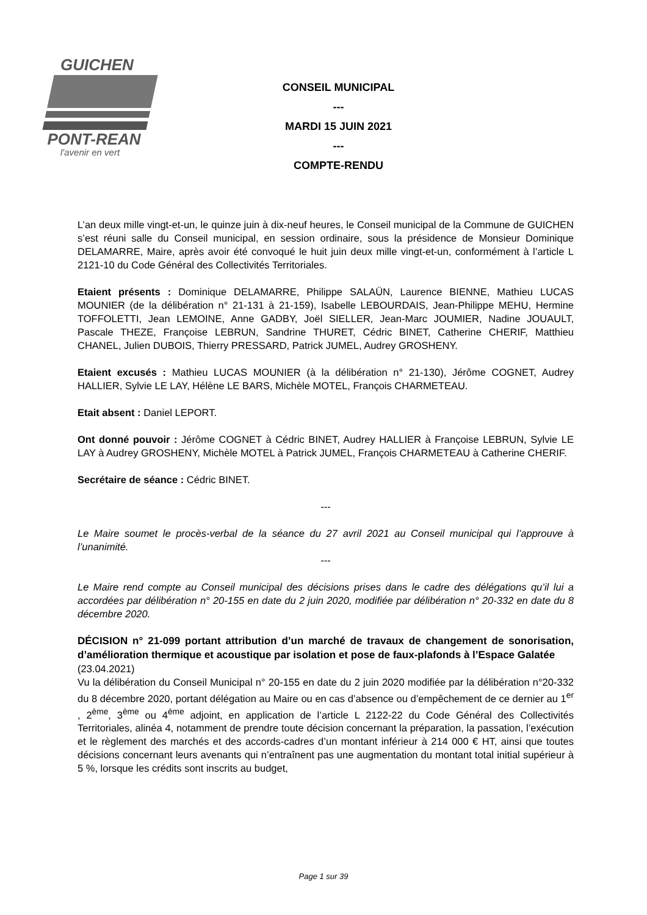GUICHEN
PONT-REAN
l'avenir en vert
CONSEIL MUNICIPAL
---
MARDI 15 JUIN 2021
---
COMPTE-RENDU
L’an deux mille vingt-et-un, le quinze juin à dix-neuf heures, le Conseil municipal de la Commune de GUICHEN s’est réuni salle du Conseil municipal, en session ordinaire, sous la présidence de Monsieur Dominique DELAMARRE, Maire, après avoir été convoqué le huit juin deux mille vingt-et-un, conformément à l’article L 2121-10 du Code Général des Collectivités Territoriales.
Etaient présents : Dominique DELAMARRE, Philippe SALAÜN, Laurence BIENNE, Mathieu LUCAS MOUNIER (de la délibération n° 21-131 à 21-159), Isabelle LEBOURDAIS, Jean-Philippe MEHU, Hermine TOFFOLETTI, Jean LEMOINE, Anne GADBY, Joël SIELLER, Jean-Marc JOUMIER, Nadine JOUAULT, Pascale THEZE, Françoise LEBRUN, Sandrine THURET, Cédric BINET, Catherine CHERIF, Matthieu CHANEL, Julien DUBOIS, Thierry PRESSARD, Patrick JUMEL, Audrey GROSHENY.
Etaient excusés : Mathieu LUCAS MOUNIER (à la délibération n° 21-130), Jérôme COGNET, Audrey HALLIER, Sylvie LE LAY, Hélène LE BARS, Michèle MOTEL, François CHARMETEAU.
Etait absent : Daniel LEPORT.
Ont donné pouvoir : Jérôme COGNET à Cédric BINET, Audrey HALLIER à Françoise LEBRUN, Sylvie LE LAY à Audrey GROSHENY, Michèle MOTEL à Patrick JUMEL, François CHARMETEAU à Catherine CHERIF.
Secrétaire de séance : Cédric BINET.
---
Le Maire soumet le procès-verbal de la séance du 27 avril 2021 au Conseil municipal qui l’approuve à l’unanimité.
---
Le Maire rend compte au Conseil municipal des décisions prises dans le cadre des délégations qu’il lui a accordées par délibération n° 20-155 en date du 2 juin 2020, modifiée par délibération n° 20-332 en date du 8 décembre 2020.
DÉCISION n° 21-099 portant attribution d’un marché de travaux de changement de sonorisation, d’amélioration thermique et acoustique par isolation et pose de faux-plafonds à l’Espace Galatée
(23.04.2021)
Vu la délibération du Conseil Municipal n° 20-155 en date du 2 juin 2020 modifiée par la délibération n°20-332 du 8 décembre 2020, portant délégation au Maire ou en cas d’absence ou d’empêchement de ce dernier au 1<sup>er</sup> , 2<sup>ème</sup>, 3<sup>ème</sup> ou 4<sup>ème</sup> adjoint, en application de l’article L 2122-22 du Code Général des Collectivités Territoriales, alinéa 4, notamment de prendre toute décision concernant la préparation, la passation, l’exécution et le règlement des marchés et des accords-cadres d’un montant inférieur à 214 000 € HT, ainsi que toutes décisions concernant leurs avenants qui n’entraînent pas une augmentation du montant total initial supérieur à 5 %, lorsque les crédits sont inscrits au budget,
Page 1 sur 39